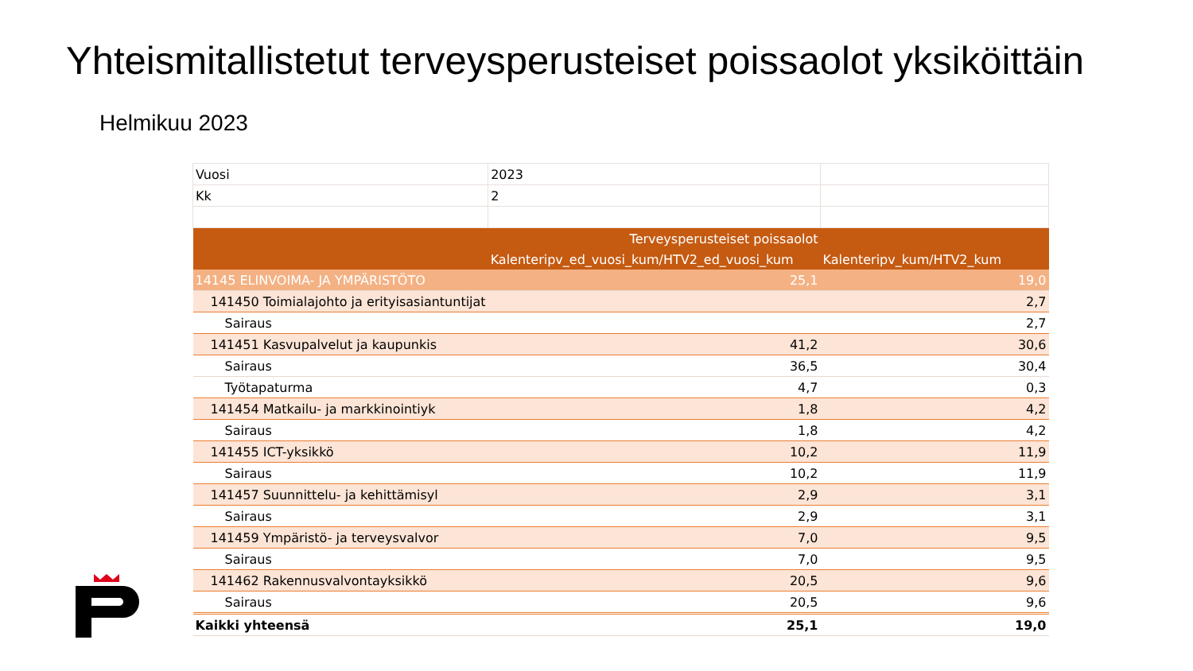Yhteismitallistetut terveysperusteiset poissaolot yksiköittäin
Helmikuu 2023
| Vuosi | 2023 | |
| Kk | 2 | |
| | Terveysperusteiset poissaolot | |
| | Kalenteripv_ed_vuosi_kum/HTV2_ed_vuosi_kum | Kalenteripv_kum/HTV2_kum |
| 14145 ELINVOIMA- JA YMPÄRISTÖTO | 25,1 | 19,0 |
| 141450 Toimialajohto ja erityisasiantuntijat | | 2,7 |
| Sairaus | | 2,7 |
| 141451 Kasvupalvelut ja kaupunkis | 41,2 | 30,6 |
| Sairaus | 36,5 | 30,4 |
| Työtapaturma | 4,7 | 0,3 |
| 141454 Matkailu- ja markkinointiyk | 1,8 | 4,2 |
| Sairaus | 1,8 | 4,2 |
| 141455 ICT-yksikkö | 10,2 | 11,9 |
| Sairaus | 10,2 | 11,9 |
| 141457 Suunnittelu- ja kehittämisyl | 2,9 | 3,1 |
| Sairaus | 2,9 | 3,1 |
| 141459 Ympäristö- ja terveysvalvor | 7,0 | 9,5 |
| Sairaus | 7,0 | 9,5 |
| 141462 Rakennusvalvontayksikkö | 20,5 | 9,6 |
| Sairaus | 20,5 | 9,6 |
| Kaikki yhteensä | 25,1 | 19,0 |